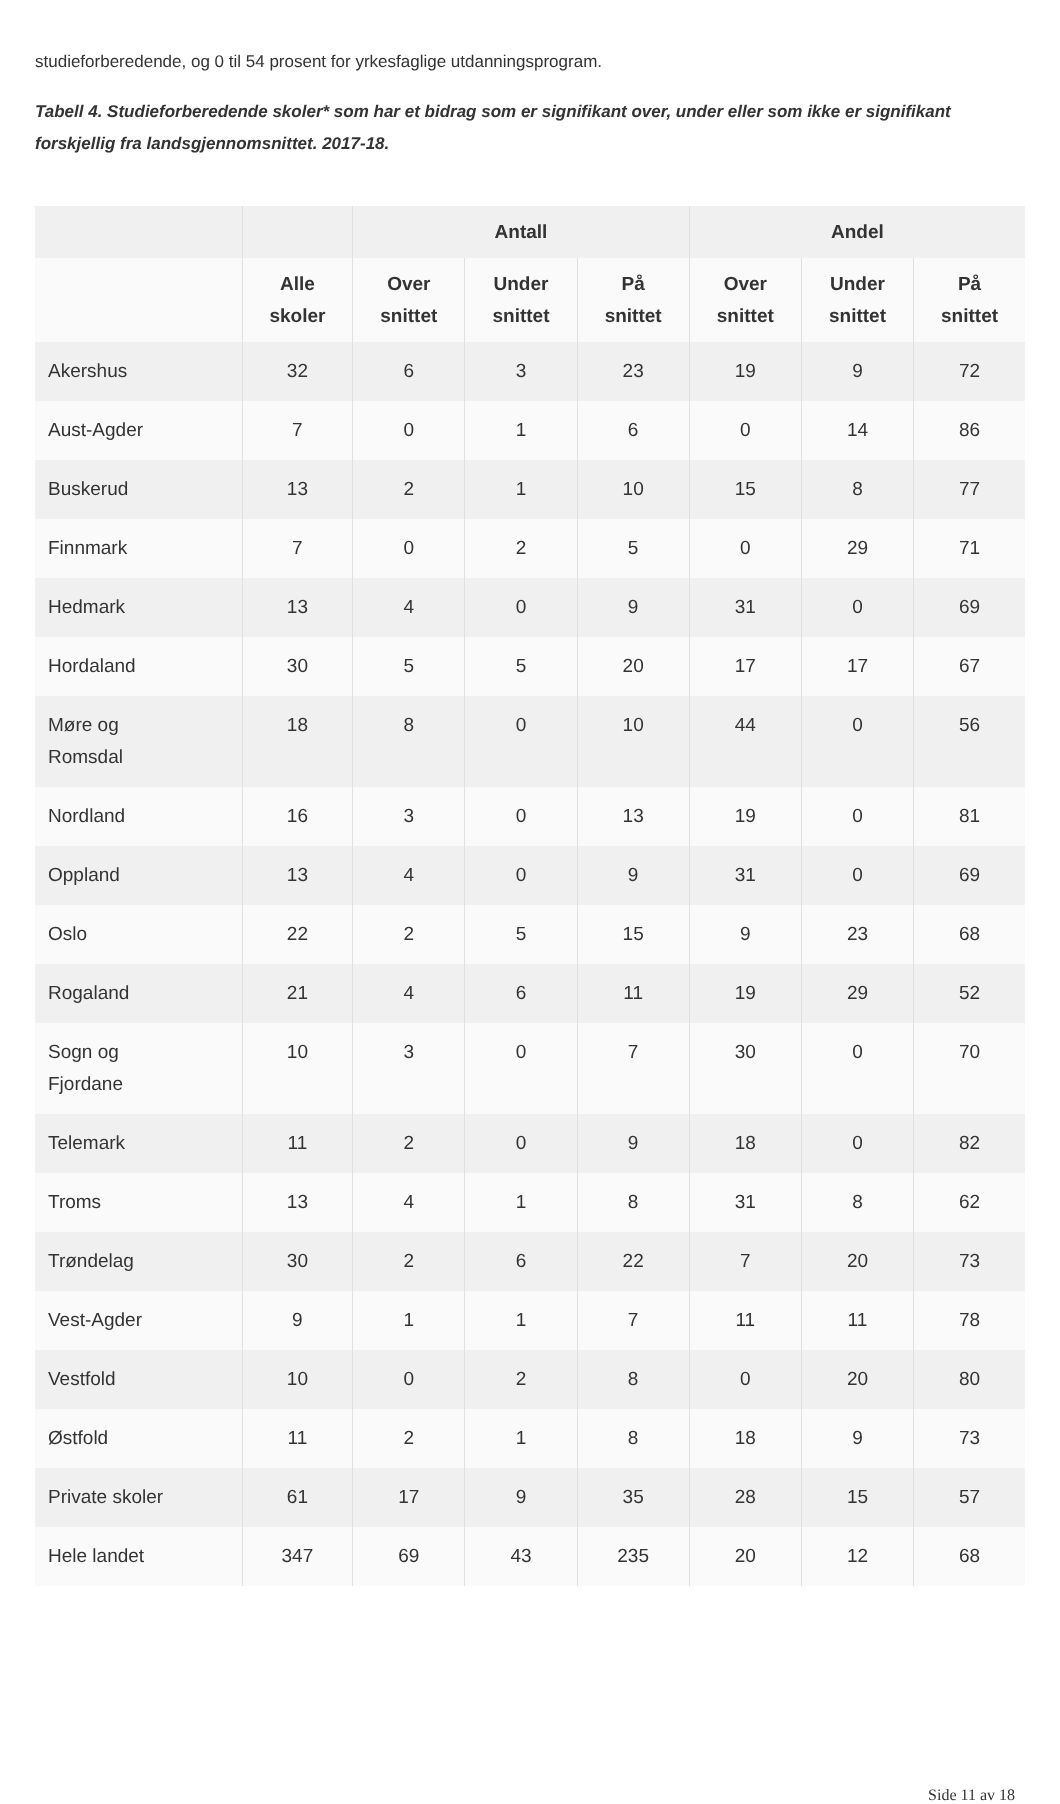studieforberedende, og 0 til 54 prosent for yrkesfaglige utdanningsprogram.
Tabell 4. Studieforberedende skoler* som har et bidrag som er signifikant over, under eller som ikke er signifikant forskjellig fra landsgjennomsnittet. 2017-18.
| | | Antall | | | Andel | | |
| --- | --- | --- | --- | --- | --- | --- | --- |
| | Alle skoler | Over snittet | Under snittet | På snittet | Over snittet | Under snittet | På snittet |
| Akershus | 32 | 6 | 3 | 23 | 19 | 9 | 72 |
| Aust-Agder | 7 | 0 | 1 | 6 | 0 | 14 | 86 |
| Buskerud | 13 | 2 | 1 | 10 | 15 | 8 | 77 |
| Finnmark | 7 | 0 | 2 | 5 | 0 | 29 | 71 |
| Hedmark | 13 | 4 | 0 | 9 | 31 | 0 | 69 |
| Hordaland | 30 | 5 | 5 | 20 | 17 | 17 | 67 |
| Møre og Romsdal | 18 | 8 | 0 | 10 | 44 | 0 | 56 |
| Nordland | 16 | 3 | 0 | 13 | 19 | 0 | 81 |
| Oppland | 13 | 4 | 0 | 9 | 31 | 0 | 69 |
| Oslo | 22 | 2 | 5 | 15 | 9 | 23 | 68 |
| Rogaland | 21 | 4 | 6 | 11 | 19 | 29 | 52 |
| Sogn og Fjordane | 10 | 3 | 0 | 7 | 30 | 0 | 70 |
| Telemark | 11 | 2 | 0 | 9 | 18 | 0 | 82 |
| Troms | 13 | 4 | 1 | 8 | 31 | 8 | 62 |
| Trøndelag | 30 | 2 | 6 | 22 | 7 | 20 | 73 |
| Vest-Agder | 9 | 1 | 1 | 7 | 11 | 11 | 78 |
| Vestfold | 10 | 0 | 2 | 8 | 0 | 20 | 80 |
| Østfold | 11 | 2 | 1 | 8 | 18 | 9 | 73 |
| Private skoler | 61 | 17 | 9 | 35 | 28 | 15 | 57 |
| Hele landet | 347 | 69 | 43 | 235 | 20 | 12 | 68 |
Side 11 av 18